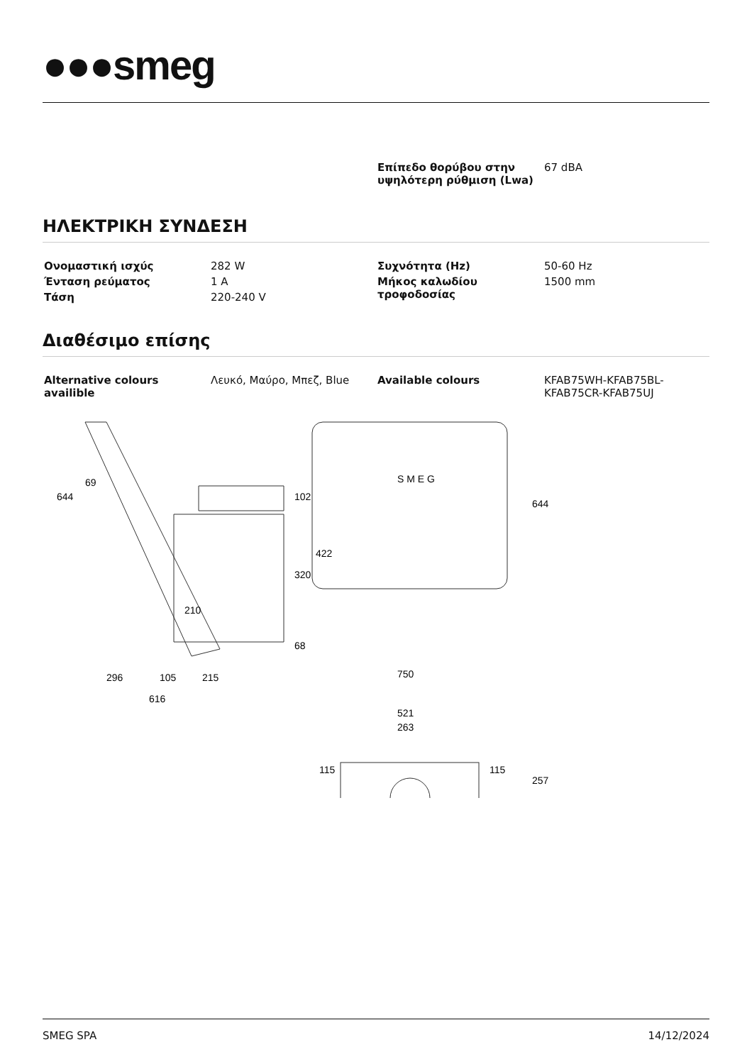●●●smeg
| | | Επίπεδο θορύβου στην υψηλότερη ρύθμιση (Lwa) | 67 dBA |
ΗΛΕΚΤΡΙΚΗ ΣΥΝΔΕΣΗ
| Ονομαστική ισχύς | 282 W | Συχνότητα (Hz) | 50-60 Hz |
| Ένταση ρεύματος | 1 A | Μήκος καλωδίου τροφοδοσίας | 1500 mm |
| Τάση | 220-240 V | | |
Διαθέσιμο επίσης
| Alternative colours availible | Λευκό, Μαύρο, Μπεζ, Blue | Available colours | KFAB75WH-KFAB75BL-KFAB75CR-KFAB75UJ |
644
69
102
320
422
68
210
296
105
215
616
S M E G
750
644
521
263
115
115
257
SMEG SPA 14/12/2024